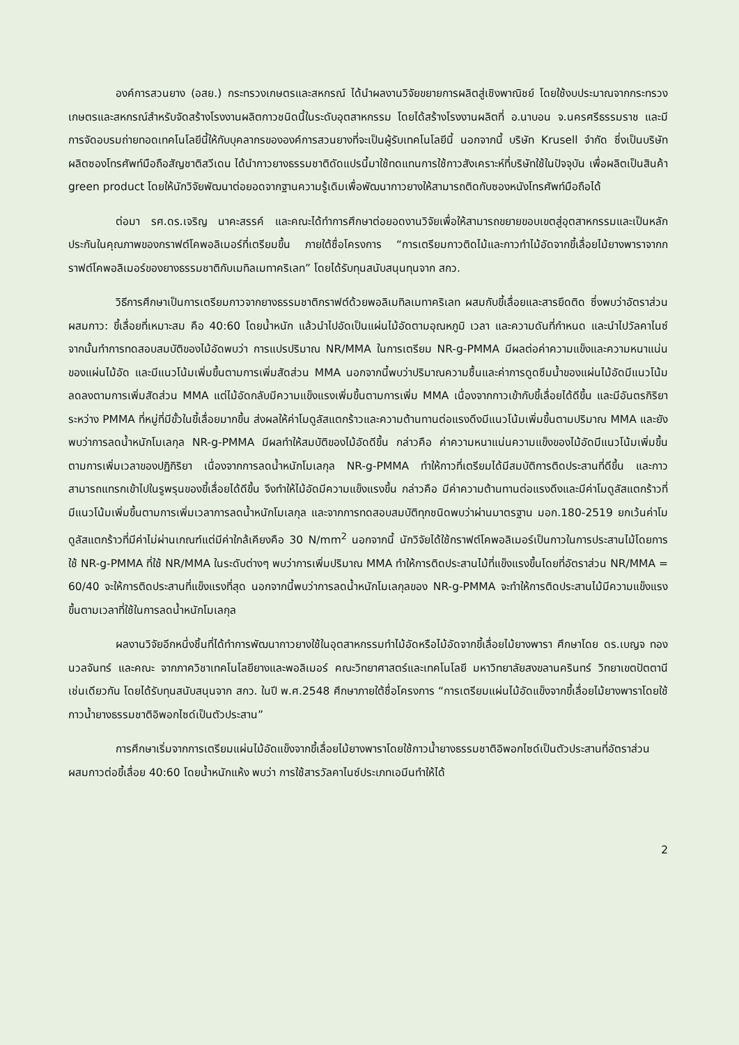องค์การสวนยาง (อสย.) กระทรวงเกษตรและสหกรณ์ ได้นำผลงานวิจัยขยายการผลิตสู่เชิงพาณิชย์ โดยใช้งบประมาณจากกระทรวงเกษตรและสหกรณ์สำหรับจัดสร้างโรงงานผลิตกาวชนิดนี้ในระดับอุตสาหกรรม โดยได้สร้างโรงงานผลิตที่ อ.นาบอน จ.นครศรีธรรมราช และมีการจัดอบรมถ่ายทอดเทคโนโลยีนี้ให้กับบุคลากรขององค์การสวนยางที่จะเป็นผู้รับเทคโนโลยีนี้ นอกจากนี้ บริษัท Krusell จำกัด ซึ่งเป็นบริษัทผลิตซองโทรศัพท์มือถือสัญชาติสวีเดน ได้นำกาวยางธรรมชาติดัดแปรนี้มาใช้ทดแทนการใช้กาวสังเคราะห์ที่บริษัทใช้ในปัจจุบัน เพื่อผลิตเป็นสินค้า green product โดยให้นักวิจัยพัฒนาต่อยอดจากฐานความรู้เดิมเพื่อพัฒนากาวยางให้สามารถติดกับซองหนังโทรศัพท์มือถือได้
ต่อมา รศ.ดร.เจริญ นาคะสรรค์ และคณะได้ทำการศึกษาต่อยอดงานวิจัยเพื่อให้สามารถขยายขอบเขตสู่อุตสาหกรรมและเป็นหลักประกันในคุณภาพของกราฟต์โคพอลิเมอร์ที่เตรียมขึ้น ภายใต้ชื่อโครงการ “การเตรียมกาวติดไม้และกาวทำไม้อัดจากขี้เลื่อยไม้ยางพาราจากกราฟต์โคพอลิเมอร์ของยางธรรมชาติกับเมทิลเมทาคริเลท” โดยได้รับทุนสนับสนุนทุนจาก สกว.
วิธีการศึกษาเป็นการเตรียมกาวจากยางธรรมชาติกราฟต์ด้วยพอลิเมทิลเมทาคริเลท ผสมกับขี้เลื่อยและสารยึดติด ซึ่งพบว่าอัตราส่วนผสมกาว: ขี้เลื่อยที่เหมาะสม คือ 40:60 โดยน้ำหนัก แล้วนำไปอัดเป็นแผ่นไม้อัดตามอุณหภูมิ เวลา และความดันที่กำหนด และนำไปวัลคาไนซ์ จากนั้นทำการทดสอบสมบัติของไม้อัดพบว่า การแปรปริมาณ NR/MMA ในการเตรียม NR-g-PMMA มีผลต่อค่าความแข็งและความหนาแน่นของแผ่นไม้อัด และมีแนวโน้มเพิ่มขึ้นตามการเพิ่มสัดส่วน MMA นอกจากนี้พบว่าปริมาณความชื้นและค่าการดูดซึมน้ำของแผ่นไม้อัดมีแนวโน้มลดลงตามการเพิ่มสัดส่วน MMA แต่ไม้อัดกลับมีความแข็งแรงเพิ่มขึ้นตามการเพิ่ม MMA เนื่องจากกาวเข้ากับขี้เลื่อยได้ดีขึ้น และมีอันตรกิริยาระหว่าง PMMA ที่หมู่ที่มีขั้วในขี้เลื่อยมากขึ้น ส่งผลให้ค่าโมดูลัสแตกร้าวและความต้านทานต่อแรงดึงมีแนวโน้มเพิ่มขึ้นตามปริมาณ MMA และยังพบว่าการลดน้ำหนักโมเลกุล NR-g-PMMA มีผลทำให้สมบัติของไม้อัดดีขึ้น กล่าวคือ ค่าความหนาแน่นความแข็งของไม้อัดมีแนวโน้มเพิ่มขึ้นตามการเพิ่มเวลาของปฏิกิริยา เนื่องจากการลดน้ำหนักโมเลกุล NR-g-PMMA ทำให้กาวที่เตรียมได้มีสมบัติการติดประสานที่ดีขึ้น และกาวสามารถแทรกเข้าไปในรูพรุนของขี้เลื่อยได้ดีขึ้น จึงทำให้ไม้อัดมีความแข็งแรงขึ้น กล่าวคือ มีค่าความต้านทานต่อแรงดึงและมีค่าโมดูลัสแตกร้าวที่มีแนวโน้มเพิ่มขึ้นตามการเพิ่มเวลาการลดน้ำหนักโมเลกุล และจากการทดสอบสมบัติทุกชนิดพบว่าผ่านมาตรฐาน มอก.180-2519 ยกเว้นค่าโมดูลัสแตกร้าวที่มีค่าไม่ผ่านเกณฑ์แต่มีค่าใกล้เคียงคือ 30 N/mm<sup>2</sup> นอกจากนี้ นักวิจัยได้ใช้กราฟต์โคพอลิเมอร์เป็นกาวในการประสานไม้โดยการใช้ NR-g-PMMA ที่ใช้ NR/MMA ในระดับต่างๆ พบว่าการเพิ่มปริมาณ MMA ทำให้การติดประสานไม้ที่แข็งแรงขึ้นโดยที่อัตราส่วน NR/MMA = 60/40 จะให้การติดประสานที่แข็งแรงที่สุด นอกจากนี้พบว่าการลดน้ำหนักโมเลกุลของ NR-g-PMMA จะทำให้การติดประสานไม้มีความแข็งแรงขึ้นตามเวลาที่ใช้ในการลดน้ำหนักโมเลกุล
ผลงานวิจัยอีกหนึ่งชิ้นที่ได้ทำการพัฒนากาวยางใช้ในอุตสาหกรรมทำไม้อัดหรือไม้อัดจากขี้เลื่อยไม้ยางพารา ศึกษาโดย ดร.เบญจ ทองนวลจันทร์ และคณะ จากภาควิชาเทคโนโลยียางและพอลิเมอร์ คณะวิทยาศาสตร์และเทคโนโลยี มหาวิทยาลัยสงขลานครินทร์ วิทยาเขตปัตตานี เช่นเดียวกัน โดยได้รับทุนสนับสนุนจาก สกว. ในปี พ.ศ.2548 ศึกษาภายใต้ชื่อโครงการ “การเตรียมแผ่นไม้อัดแข็งจากขี้เลื่อยไม้ยางพาราโดยใช้กาวน้ำยางธรรมชาติอิพอกไซด์เป็นตัวประสาน”
การศึกษาเริ่มจากการเตรียมแผ่นไม้อัดแข็งจากขี้เลื่อยไม้ยางพาราโดยใช้กาวน้ำยางธรรมชาติอิพอกไซด์เป็นตัวประสานที่อัตราส่วนผสมกาวต่อขี้เลื่อย 40:60 โดยน้ำหนักแห้ง พบว่า การใช้สารวัลคาไนซ์ประเภทเอมีนทำให้ได้
2